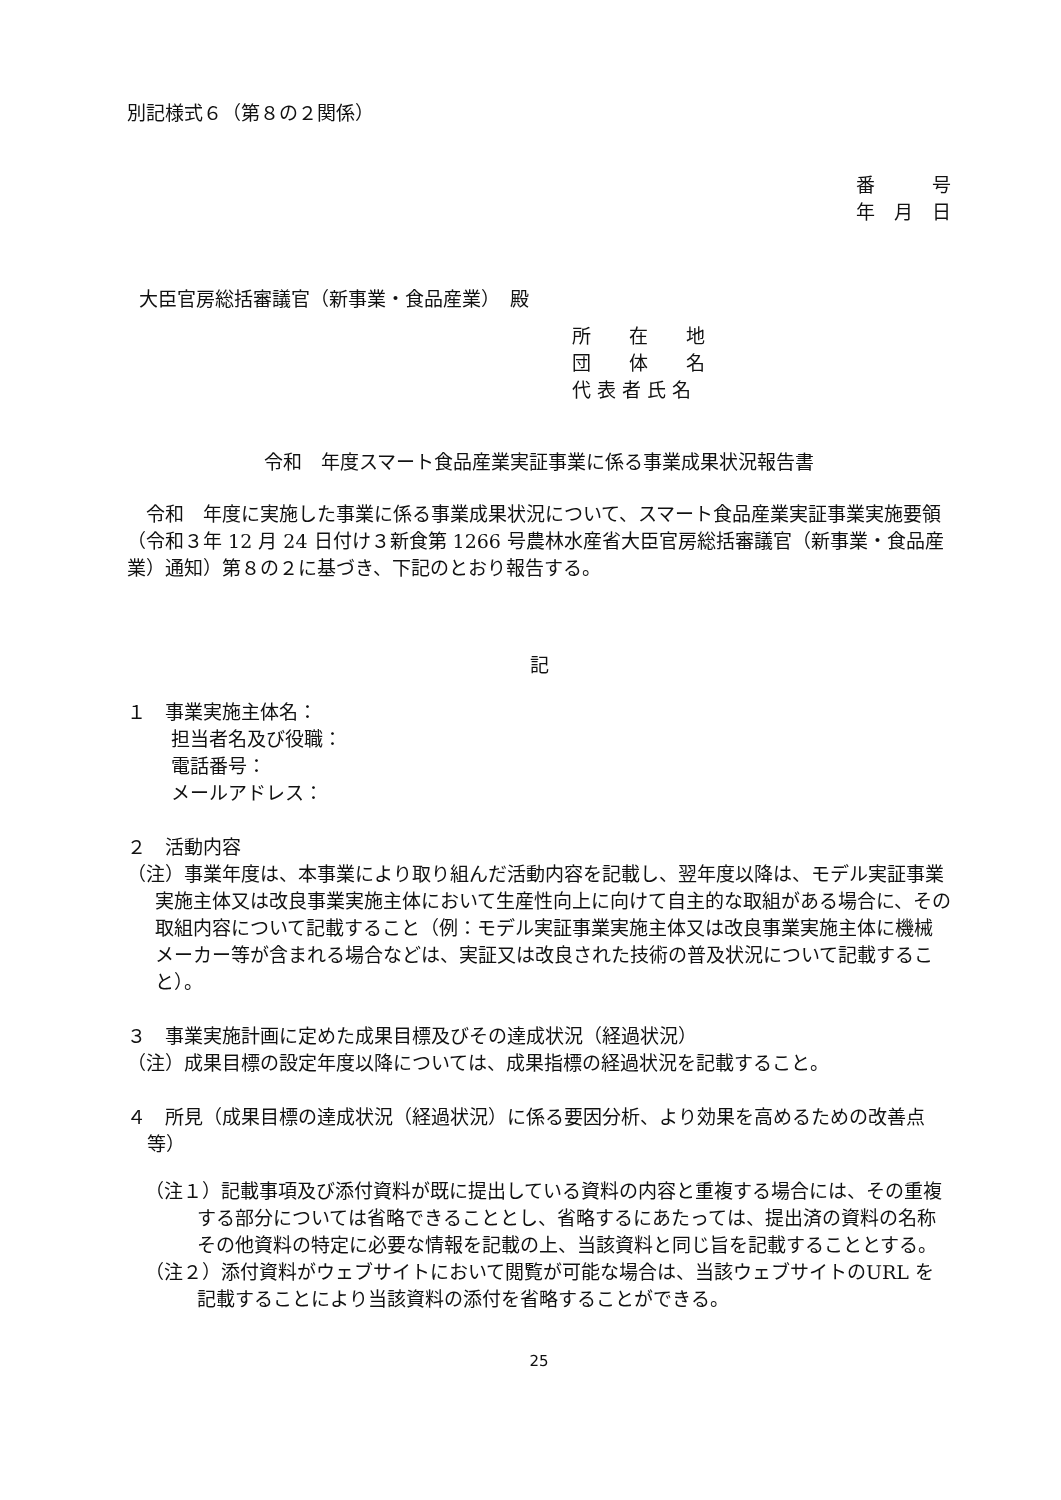別記様式６（第８の２関係）
番　　　号
年　月　日
大臣官房総括審議官（新事業・食品産業）　殿
所　　在　　地
団　　体　　名
代 表 者 氏 名
令和　年度スマート食品産業実証事業に係る事業成果状況報告書
　令和　年度に実施した事業に係る事業成果状況について、スマート食品産業実証事業実施要領（令和３年 12 月 24 日付け３新食第 1266 号農林水産省大臣官房総括審議官（新事業・食品産業）通知）第８の２に基づき、下記のとおり報告する。
記
１　事業実施主体名：
担当者名及び役職：
電話番号：
メールアドレス：
２　活動内容
（注）事業年度は、本事業により取り組んだ活動内容を記載し、翌年度以降は、モデル実証事業実施主体又は改良事業実施主体において生産性向上に向けて自主的な取組がある場合に、その取組内容について記載すること（例：モデル実証事業実施主体又は改良事業実施主体に機械メーカー等が含まれる場合などは、実証又は改良された技術の普及状況について記載すること）。
３　事業実施計画に定めた成果目標及びその達成状況（経過状況）
（注）成果目標の設定年度以降については、成果指標の経過状況を記載すること。
４　所見（成果目標の達成状況（経過状況）に係る要因分析、より効果を高めるための改善点等）
（注１）記載事項及び添付資料が既に提出している資料の内容と重複する場合には、その重複する部分については省略できることとし、省略するにあたっては、提出済の資料の名称その他資料の特定に必要な情報を記載の上、当該資料と同じ旨を記載することとする。
（注２）添付資料がウェブサイトにおいて閲覧が可能な場合は、当該ウェブサイトのURL を記載することにより当該資料の添付を省略することができる。
25